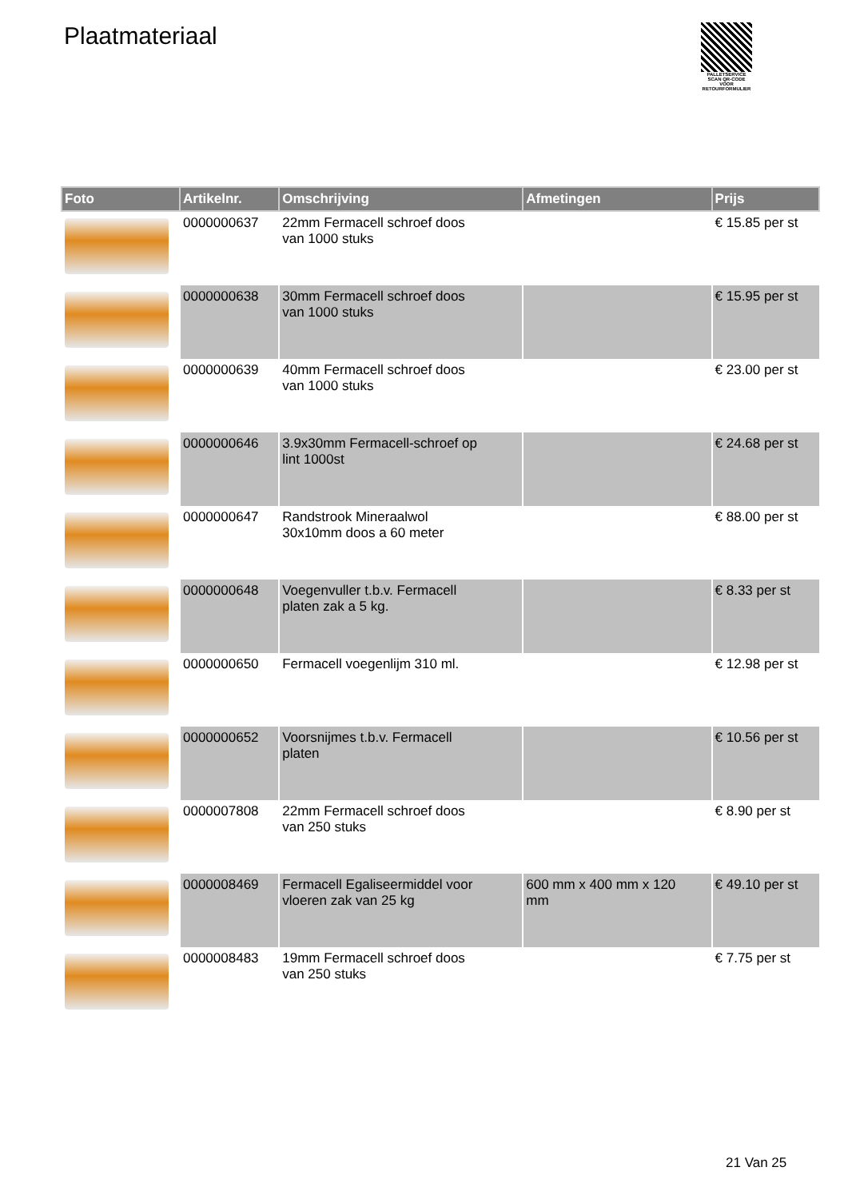Plaatmateriaal
PALLETSERVICE
SCAN QR-CODE VOOR RETOURFORMULIER
| Foto | Artikelnr. | Omschrijving | Afmetingen | Prijs |
| --- | --- | --- | --- | --- |
| | 0000000637 | 22mm Fermacell schroef doos van 1000 stuks | | € 15.85 per st |
| | 0000000638 | 30mm Fermacell schroef doos van 1000 stuks | | € 15.95 per st |
| | 0000000639 | 40mm Fermacell schroef doos van 1000 stuks | | € 23.00 per st |
| | 0000000646 | 3.9x30mm Fermacell-schroef op lint 1000st | | € 24.68 per st |
| | 0000000647 | Randstrook Mineraalwol 30x10mm doos a 60 meter | | € 88.00 per st |
| | 0000000648 | Voegenvuller t.b.v. Fermacell platen zak a 5 kg. | | € 8.33 per st |
| | 0000000650 | Fermacell voegenlijm 310 ml. | | € 12.98 per st |
| | 0000000652 | Voorsnijmes t.b.v. Fermacell platen | | € 10.56 per st |
| | 0000007808 | 22mm Fermacell schroef doos van 250 stuks | | € 8.90 per st |
| | 0000008469 | Fermacell Egaliseermiddel voor vloeren zak van 25 kg | 600 mm x 400 mm x 120 mm | € 49.10 per st |
| | 0000008483 | 19mm Fermacell schroef doos van 250 stuks | | € 7.75 per st |
21 Van 25